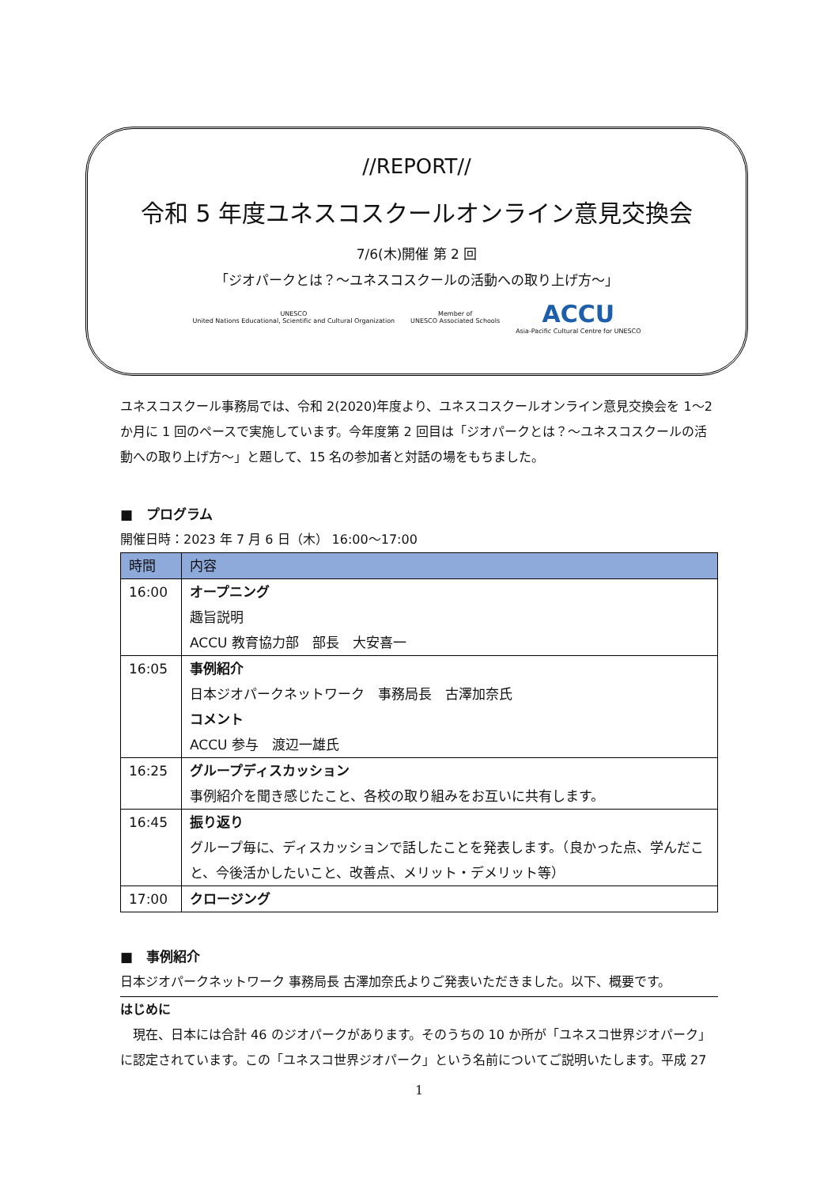//REPORT//
令和 5 年度ユネスコスクールオンライン意見交換会
7/6(木)開催 第 2 回
「ジオパークとは？～ユネスコスクールの活動への取り上げ方～」
UNESCO
United Nations Educational, Scientific and Cultural Organization
Member of
UNESCO Associated Schools
ACCU
Asia-Pacific Cultural Centre for UNESCO
ユネスコスクール事務局では、令和 2(2020)年度より、ユネスコスクールオンライン意見交換会を 1～2 か月に 1 回のペースで実施しています。今年度第 2 回目は「ジオパークとは？～ユネスコスクールの活動への取り上げ方～」と題して、15 名の参加者と対話の場をもちました。
■　プログラム
開催日時：2023 年 7 月 6 日（木） 16:00～17:00
| 時間 | 内容 |
| --- | --- |
| 16:00 | オープニング 趣旨説明 ACCU 教育協力部 部長 大安喜一 |
| 16:05 | 事例紹介 日本ジオパークネットワーク 事務局長 古澤加奈氏 コメント ACCU 参与 渡辺一雄氏 |
| 16:25 | グループディスカッション 事例紹介を聞き感じたこと、各校の取り組みをお互いに共有します。 |
| 16:45 | 振り返り グループ毎に、ディスカッションで話したことを発表します。（良かった点、学んだこと、今後活かしたいこと、改善点、メリット・デメリット等） |
| 17:00 | クロージング |
■　事例紹介
日本ジオパークネットワーク 事務局長 古澤加奈氏よりご発表いただきました。以下、概要です。
はじめに
　現在、日本には合計 46 のジオパークがあります。そのうちの 10 か所が「ユネスコ世界ジオパーク」に認定されています。この「ユネスコ世界ジオパーク」という名前についてご説明いたします。平成 27
1